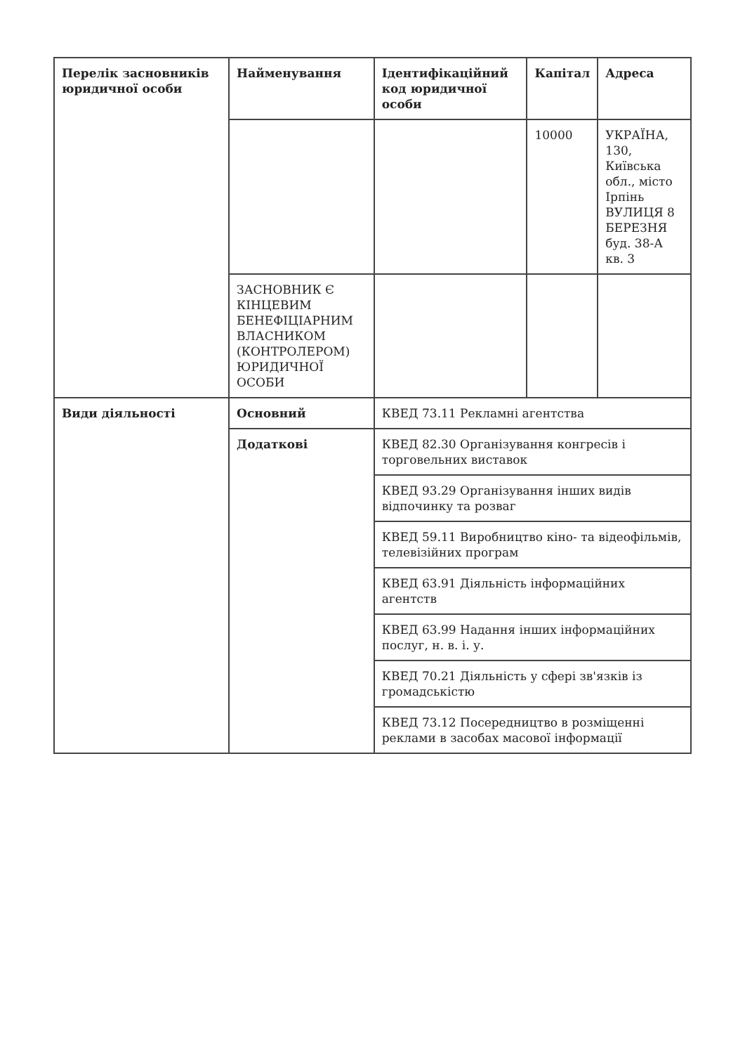| Перелік засновників юридичної особи | Найменування | Ідентифікаційний код юридичної особи | Капітал | Адреса |
| | | | 10000 | УКРАЇНА, 130, Київська обл., місто Ірпінь ВУЛИЦЯ 8 БЕРЕЗНЯ буд. 38-А кв. 3 |
| | ЗАСНОВНИК Є КІНЦЕВИМ БЕНЕФІЦІАРНИМ ВЛАСНИКОМ (КОНТРОЛЕРОМ) ЮРИДИЧНОЇ ОСОБИ | | | |
| Види діяльності | Основний | КВЕД 73.11 Рекламні агентства | | |
| | Додаткові | КВЕД 82.30 Організування конгресів і торговельних виставок | | |
| | | КВЕД 93.29 Організування інших видів відпочинку та розваг | | |
| | | КВЕД 59.11 Виробництво кіно- та відеофільмів, телевізійних програм | | |
| | | КВЕД 63.91 Діяльність інформаційних агентств | | |
| | | КВЕД 63.99 Надання інших інформаційних послуг, н. в. і. у. | | |
| | | КВЕД 70.21 Діяльність у сфері зв'язків із громадськістю | | |
| | | КВЕД 73.12 Посередництво в розміщенні реклами в засобах масової інформації | | |